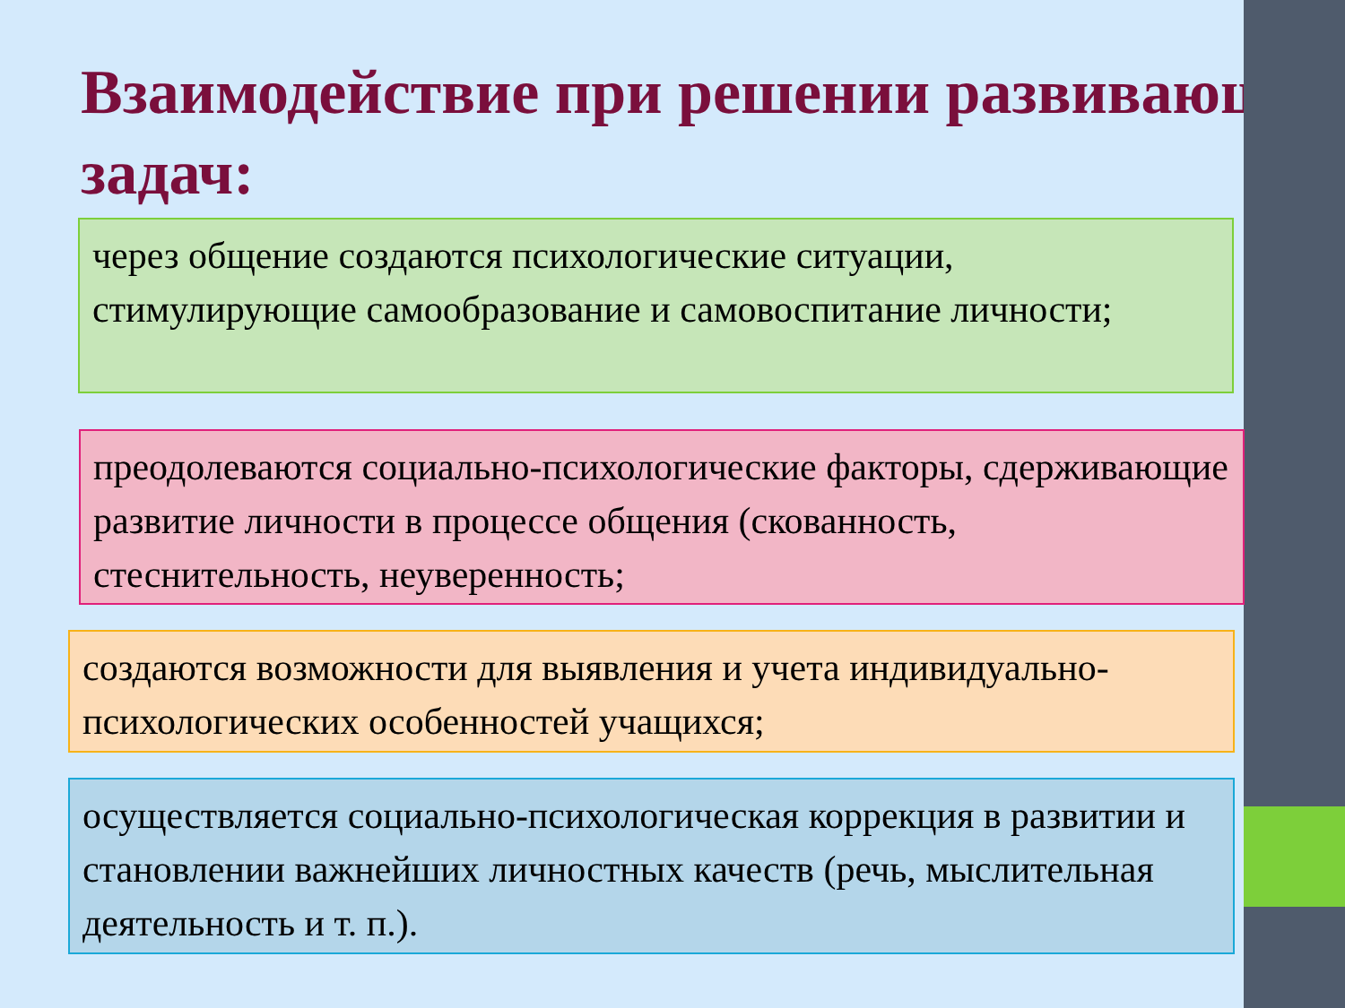Взаимодействие при решении развивающих задач:
через общение создаются психологические ситуации, стимулирующие самообразование и самовоспитание личности;
преодолеваются социально-психологические факторы, сдерживающие развитие личности в процессе общения (скованность, стеснительность, неуверенность;
создаются возможности для выявления и учета индивидуально-психологических особенностей учащихся;
осуществляется социально-психологическая коррекция в развитии и становлении важнейших личностных качеств (речь, мыслительная деятельность и т. п.).